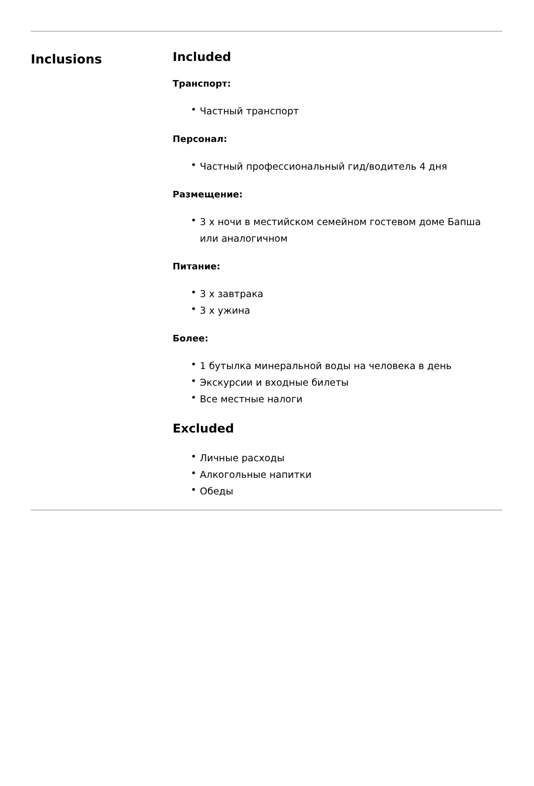Inclusions
Included
Транспорт:
• Частный транспорт
Персонал:
• Частный профессиональный гид/водитель 4 дня
Размещение:
• 3 x ночи в местийском семейном гостевом доме Бапша или аналогичном
Питание:
• 3 x завтрака
• 3 x ужина
Более:
• 1 бутылка минеральной воды на человека в день
• Экскурсии и входные билеты
• Все местные налоги
Excluded
• Личные расходы
• Алкогольные напитки
• Обеды